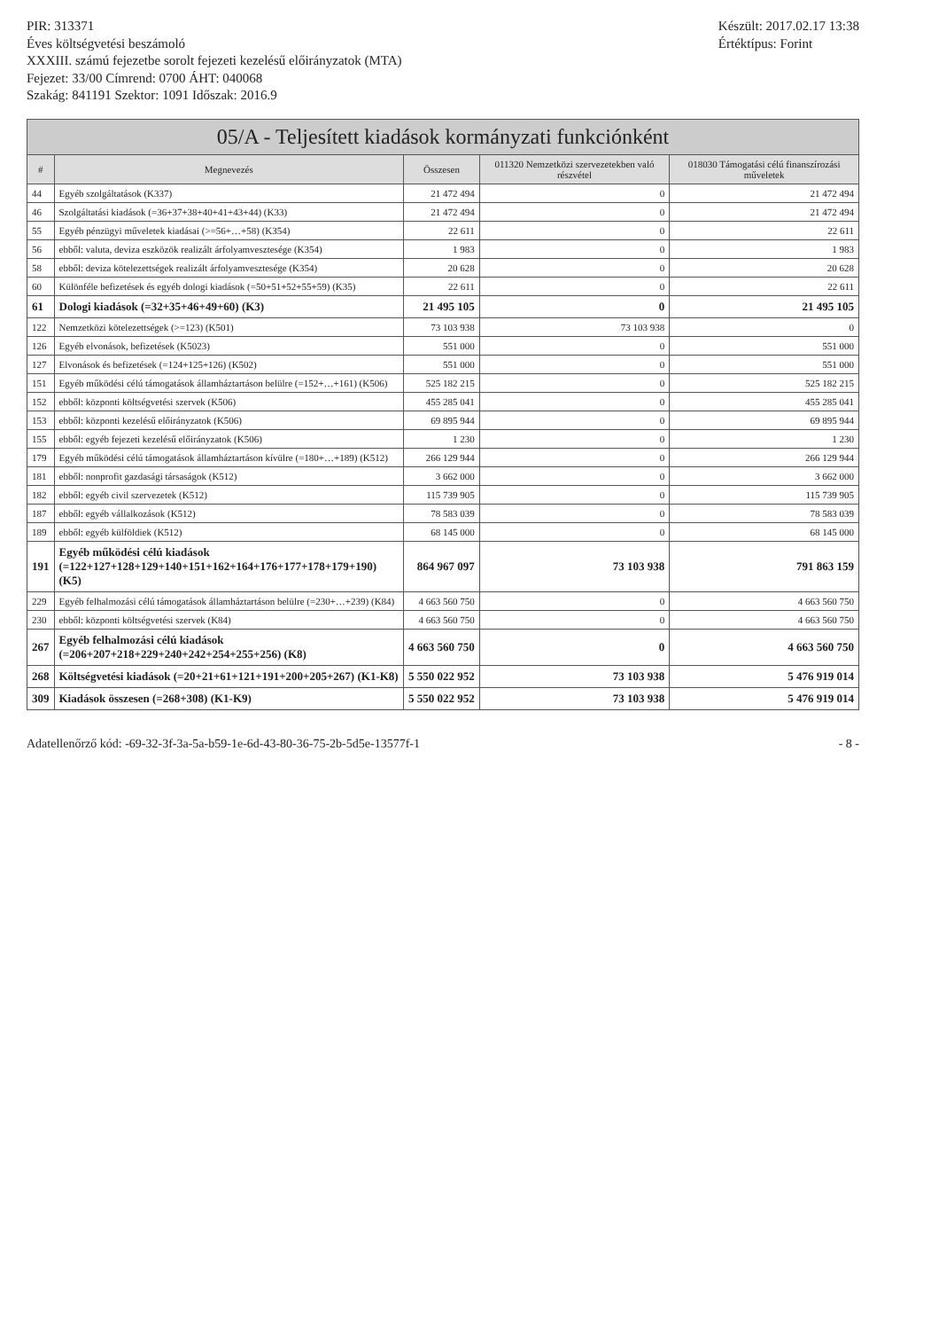PIR: 313371
Éves költségvetési beszámoló
XXXIII. számú fejezetbe sorolt fejezeti kezelésű előirányzatok (MTA)
Fejezet: 33/00 Címrend: 0700 ÁHT: 040068
Szakág: 841191 Szektor: 1091 Időszak: 2016.9
Készült: 2017.02.17 13:38
Értéktípus: Forint
| 05/A - Teljesített kiadások kormányzati funkciónként | | | | |
| --- | --- | --- | --- | --- |
| # | Megnevezés | Összesen | 011320 Nemzetközi szervezetekben való részvétel | 018030 Támogatási célú finanszírozási műveletek |
| 44 | Egyéb szolgáltatások (K337) | 21 472 494 | 0 | 21 472 494 |
| 46 | Szolgáltatási kiadások (=36+37+38+40+41+43+44) (K33) | 21 472 494 | 0 | 21 472 494 |
| 55 | Egyéb pénzügyi műveletek kiadásai (>=56+…+58) (K354) | 22 611 | 0 | 22 611 |
| 56 | ebből: valuta, deviza eszközök realizált árfolyamvesztesége (K354) | 1 983 | 0 | 1 983 |
| 58 | ebből: deviza kötelezettségek realizált árfolyamvesztesége (K354) | 20 628 | 0 | 20 628 |
| 60 | Különféle befizetések és egyéb dologi kiadások (=50+51+52+55+59) (K35) | 22 611 | 0 | 22 611 |
| 61 | Dologi kiadások (=32+35+46+49+60) (K3) | 21 495 105 | 0 | 21 495 105 |
| 122 | Nemzetközi kötelezettségek (>=123) (K501) | 73 103 938 | 73 103 938 | 0 |
| 126 | Egyéb elvonások, befizetések (K5023) | 551 000 | 0 | 551 000 |
| 127 | Elvonások és befizetések (=124+125+126) (K502) | 551 000 | 0 | 551 000 |
| 151 | Egyéb működési célú támogatások államháztartáson belülre (=152+…+161) (K506) | 525 182 215 | 0 | 525 182 215 |
| 152 | ebből: központi költségvetési szervek (K506) | 455 285 041 | 0 | 455 285 041 |
| 153 | ebből: központi kezelésű előirányzatok (K506) | 69 895 944 | 0 | 69 895 944 |
| 155 | ebből: egyéb fejezeti kezelésű előirányzatok (K506) | 1 230 | 0 | 1 230 |
| 179 | Egyéb működési célú támogatások államháztartáson kívülre (=180+…+189) (K512) | 266 129 944 | 0 | 266 129 944 |
| 181 | ebből: nonprofit gazdasági társaságok (K512) | 3 662 000 | 0 | 3 662 000 |
| 182 | ebből: egyéb civil szervezetek (K512) | 115 739 905 | 0 | 115 739 905 |
| 187 | ebből: egyéb vállalkozások (K512) | 78 583 039 | 0 | 78 583 039 |
| 189 | ebből: egyéb külföldiek (K512) | 68 145 000 | 0 | 68 145 000 |
| 191 | Egyéb működési célú kiadások (=122+127+128+129+140+151+162+164+176+177+178+179+190) (K5) | 864 967 097 | 73 103 938 | 791 863 159 |
| 229 | Egyéb felhalmozási célú támogatások államháztartáson belülre (=230+…+239) (K84) | 4 663 560 750 | 0 | 4 663 560 750 |
| 230 | ebből: központi költségvetési szervek (K84) | 4 663 560 750 | 0 | 4 663 560 750 |
| 267 | Egyéb felhalmozási célú kiadások (=206+207+218+229+240+242+254+255+256) (K8) | 4 663 560 750 | 0 | 4 663 560 750 |
| 268 | Költségvetési kiadások (=20+21+61+121+191+200+205+267) (K1-K8) | 5 550 022 952 | 73 103 938 | 5 476 919 014 |
| 309 | Kiadások összesen (=268+308) (K1-K9) | 5 550 022 952 | 73 103 938 | 5 476 919 014 |
Adatellenőrző kód: -69-32-3f-3a-5a-b59-1e-6d-43-80-36-75-2b-5d5e-13577f-1
- 8 -